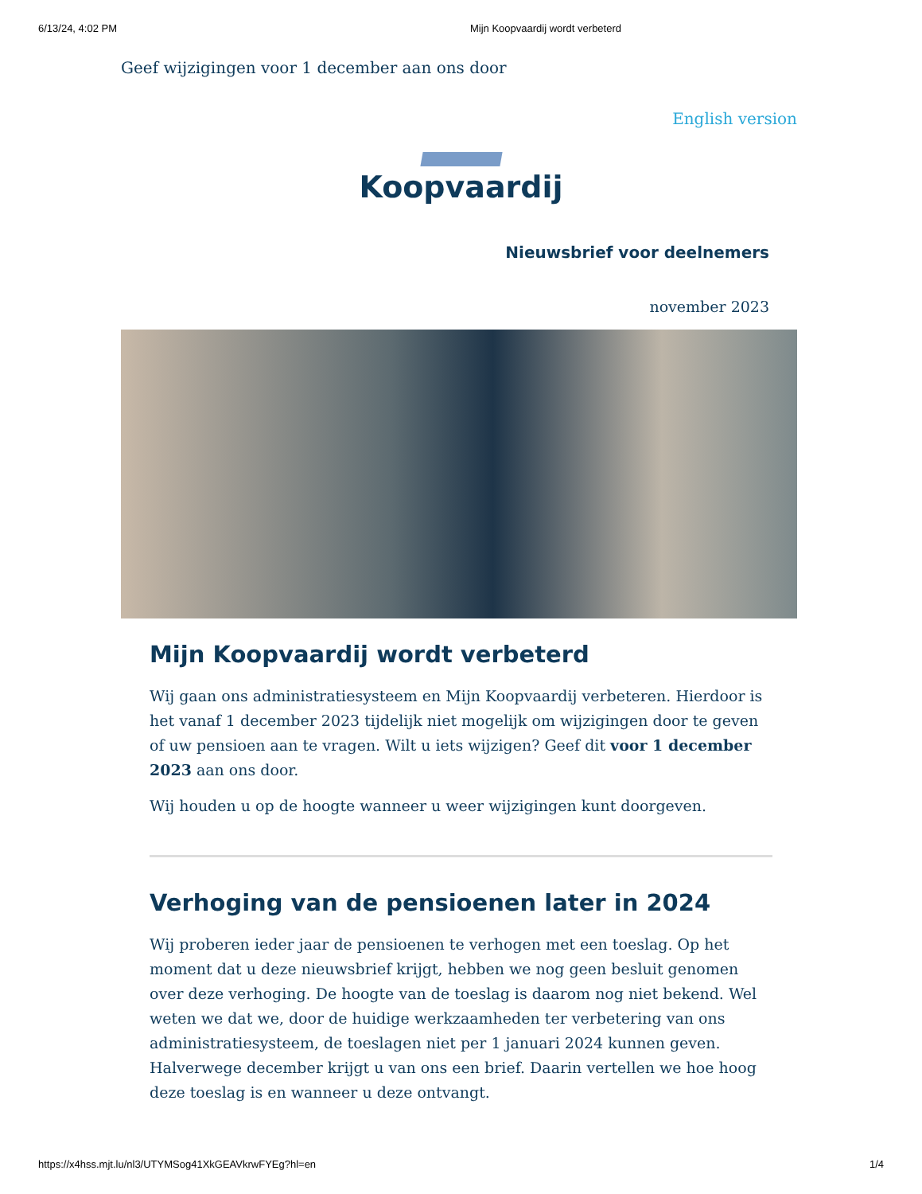6/13/24, 4:02 PM Mijn Koopvaardij wordt verbeterd
Geef wijzigingen voor 1 december aan ons door
English version
Koopvaardij
Nieuwsbrief voor deelnemers
november 2023
Mijn Koopvaardij wordt verbeterd
Wij gaan ons administratiesysteem en Mijn Koopvaardij verbeteren. Hierdoor is het vanaf 1 december 2023 tijdelijk niet mogelijk om wijzigingen door te geven of uw pensioen aan te vragen. Wilt u iets wijzigen? Geef dit voor 1 december 2023 aan ons door.
Wij houden u op de hoogte wanneer u weer wijzigingen kunt doorgeven.
Verhoging van de pensioenen later in 2024
Wij proberen ieder jaar de pensioenen te verhogen met een toeslag. Op het moment dat u deze nieuwsbrief krijgt, hebben we nog geen besluit genomen over deze verhoging. De hoogte van de toeslag is daarom nog niet bekend. Wel weten we dat we, door de huidige werkzaamheden ter verbetering van ons administratiesysteem, de toeslagen niet per 1 januari 2024 kunnen geven. Halverwege december krijgt u van ons een brief. Daarin vertellen we hoe hoog deze toeslag is en wanneer u deze ontvangt.
https://x4hss.mjt.lu/nl3/UTYMSog41XkGEAVkrwFYEg?hl=en 1/4